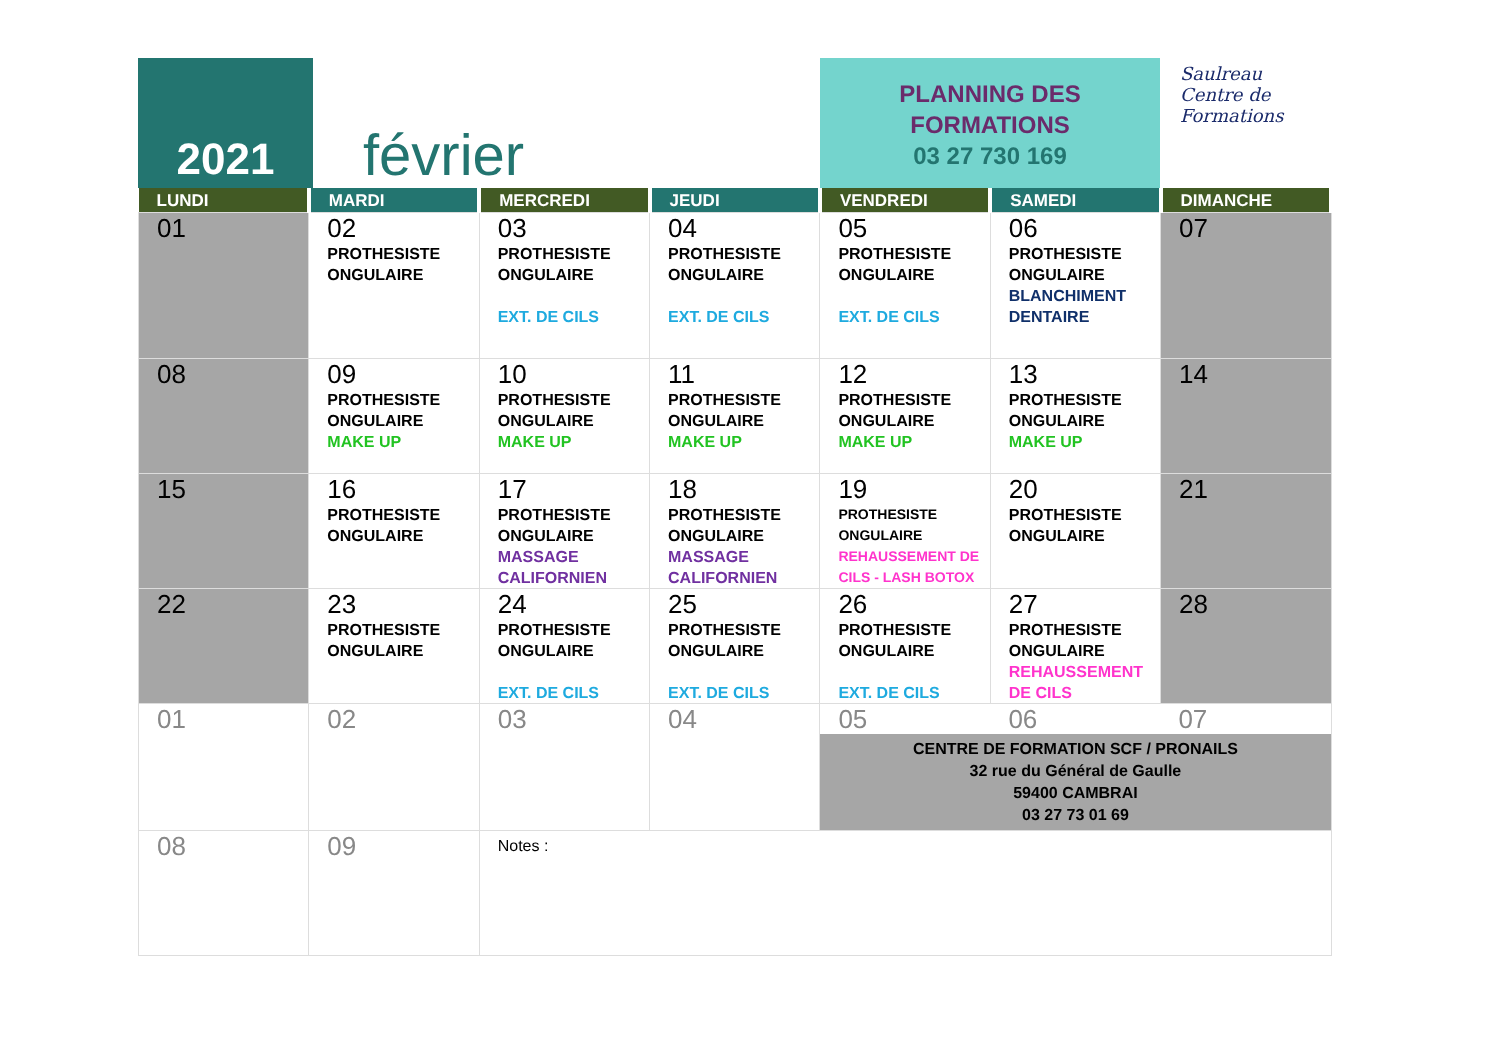2021
février
PLANNING DES
FORMATIONS
03 27 730 169
Saulreau
Centre de
Formations
| LUNDI | MARDI | MERCREDI | JEUDI | VENDREDI | SAMEDI | DIMANCHE |
| --- | --- | --- | --- | --- | --- | --- |
| 01 | 02 PROTHESISTE ONGULAIRE | 03 PROTHESISTE ONGULAIRE EXT. DE CILS | 04 PROTHESISTE ONGULAIRE EXT. DE CILS | 05 PROTHESISTE ONGULAIRE EXT. DE CILS | 06 PROTHESISTE ONGULAIRE BLANCHIMENT DENTAIRE | 07 |
| 08 | 09 PROTHESISTE ONGULAIRE MAKE UP | 10 PROTHESISTE ONGULAIRE MAKE UP | 11 PROTHESISTE ONGULAIRE MAKE UP | 12 PROTHESISTE ONGULAIRE MAKE UP | 13 PROTHESISTE ONGULAIRE MAKE UP | 14 |
| 15 | 16 PROTHESISTE ONGULAIRE | 17 PROTHESISTE ONGULAIRE MASSAGE CALIFORNIEN | 18 PROTHESISTE ONGULAIRE MASSAGE CALIFORNIEN | 19 PROTHESISTE ONGULAIRE REHAUSSEMENT DE CILS - LASH BOTOX | 20 PROTHESISTE ONGULAIRE | 21 |
| 22 | 23 PROTHESISTE ONGULAIRE | 24 PROTHESISTE ONGULAIRE EXT. DE CILS | 25 PROTHESISTE ONGULAIRE EXT. DE CILS | 26 PROTHESISTE ONGULAIRE EXT. DE CILS | 27 PROTHESISTE ONGULAIRE REHAUSSEMENT DE CILS | 28 |
| 01 | 02 | 03 | 04 | 05 06 07 CENTRE DE FORMATION SCF / PRONAILS 32 rue du Général de Gaulle 59400 CAMBRAI 03 27 73 01 69 | | |
| 08 | 09 | Notes : | | | | |